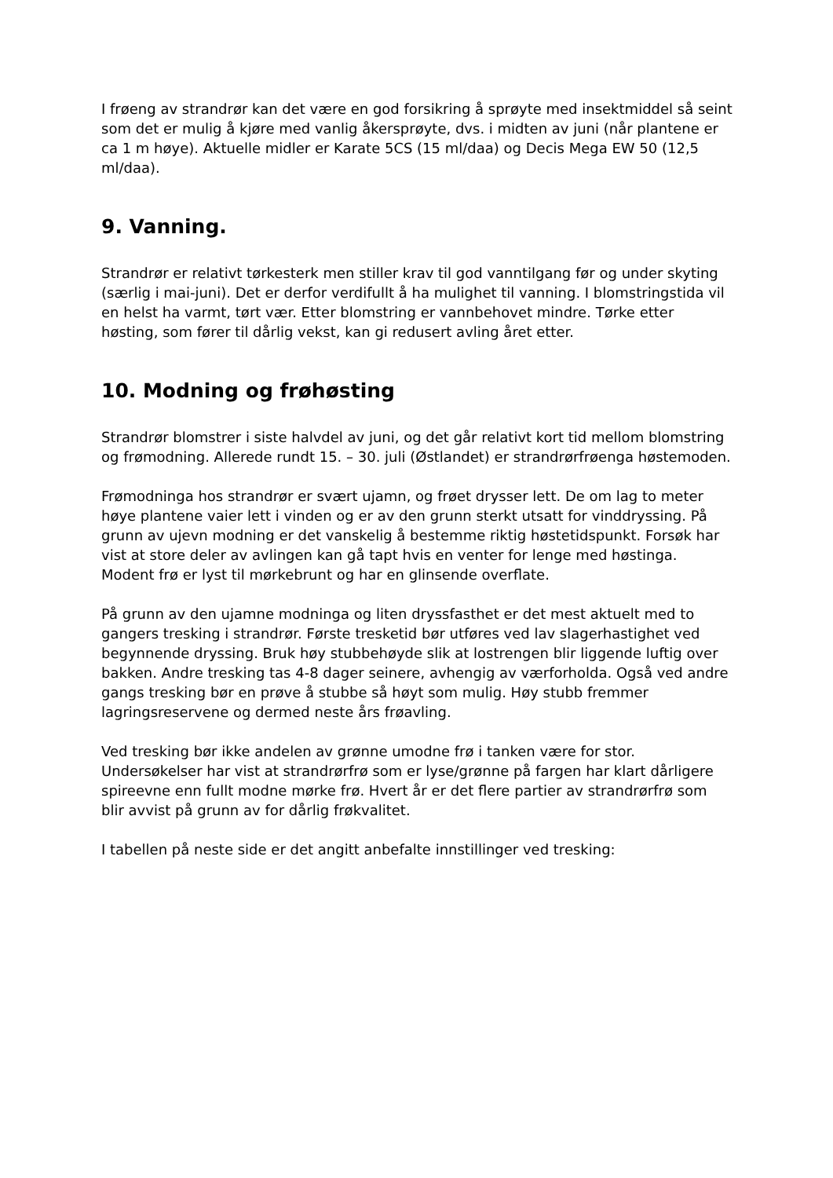I frøeng av strandrør kan det være en god forsikring å sprøyte med insektmiddel så seint som det er mulig å kjøre med vanlig åkersprøyte, dvs. i midten av juni (når plantene er ca 1 m høye). Aktuelle midler er Karate 5CS (15 ml/daa) og Decis Mega EW 50 (12,5 ml/daa).
9. Vanning.
Strandrør er relativt tørkesterk men stiller krav til god vanntilgang før og under skyting (særlig i mai-juni). Det er derfor verdifullt å ha mulighet til vanning. I blomstringstida vil en helst ha varmt, tørt vær. Etter blomstring er vannbehovet mindre. Tørke etter høsting, som fører til dårlig vekst, kan gi redusert avling året etter.
10. Modning og frøhøsting
Strandrør blomstrer i siste halvdel av juni, og det går relativt kort tid mellom blomstring og frømodning. Allerede rundt 15. – 30. juli (Østlandet) er strandrørfrøenga høstemoden.
Frømodninga hos strandrør er svært ujamn, og frøet drysser lett. De om lag to meter høye plantene vaier lett i vinden og er av den grunn sterkt utsatt for vinddryssing. På grunn av ujevn modning er det vanskelig å bestemme riktig høstetidspunkt. Forsøk har vist at store deler av avlingen kan gå tapt hvis en venter for lenge med høstinga. Modent frø er lyst til mørkebrunt og har en glinsende overflate.
På grunn av den ujamne modninga og liten dryssfasthet er det mest aktuelt med to gangers tresking i strandrør. Første tresketid bør utføres ved lav slagerhastighet ved begynnende dryssing. Bruk høy stubbehøyde slik at lostrengen blir liggende luftig over bakken. Andre tresking tas 4-8 dager seinere, avhengig av værforholda. Også ved andre gangs tresking bør en prøve å stubbe så høyt som mulig. Høy stubb fremmer lagringsreservene og dermed neste års frøavling.
Ved tresking bør ikke andelen av grønne umodne frø i tanken være for stor. Undersøkelser har vist at strandrørfrø som er lyse/grønne på fargen har klart dårligere spireevne enn fullt modne mørke frø. Hvert år er det flere partier av strandrørfrø som blir avvist på grunn av for dårlig frøkvalitet.
I tabellen på neste side er det angitt anbefalte innstillinger ved tresking: